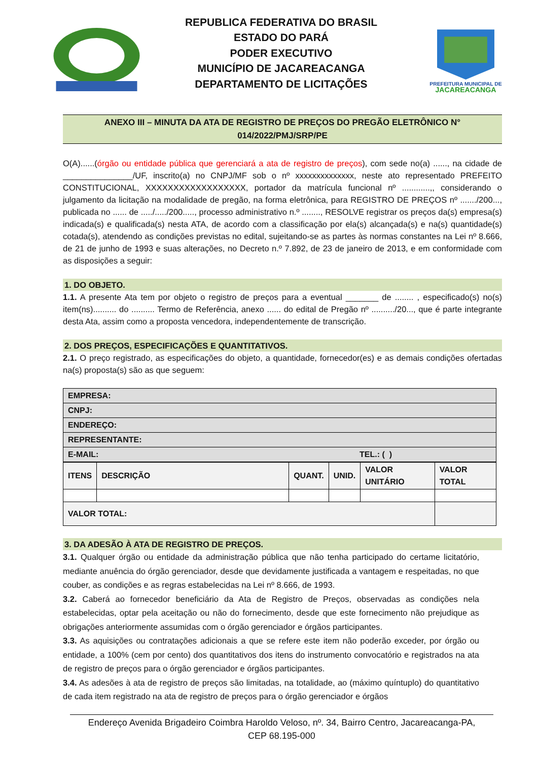REPUBLICA FEDERATIVA DO BRASIL
ESTADO DO PARÁ
PODER EXECUTIVO
MUNICÍPIO DE JACAREACANGA
DEPARTAMENTO DE LICITAÇÕES
PREFEITURA MUNICIPAL DE
JACAREACANGA
ANEXO III – MINUTA DA ATA DE REGISTRO DE PREÇOS DO PREGÃO ELETRÔNICO N°
014/2022/PMJ/SRP/PE
O(A)......(órgão ou entidade pública que gerenciará a ata de registro de preços), com sede no(a) ......, na cidade de _______________/UF, inscrito(a) no CNPJ/MF sob o nº xxxxxxxxxxxxxx, neste ato representado PREFEITO CONSTITUCIONAL, XXXXXXXXXXXXXXXXXX, portador da matrícula funcional nº ............,, considerando o julgamento da licitação na modalidade de pregão, na forma eletrônica, para REGISTRO DE PREÇOS nº ......./200..., publicada no ...... de ...../...../200....., processo administrativo n.º ........, RESOLVE registrar os preços da(s) empresa(s) indicada(s) e qualificada(s) nesta ATA, de acordo com a classificação por ela(s) alcançada(s) e na(s) quantidade(s) cotada(s), atendendo as condições previstas no edital, sujeitando-se as partes às normas constantes na Lei nº 8.666, de 21 de junho de 1993 e suas alterações, no Decreto n.º 7.892, de 23 de janeiro de 2013, e em conformidade com as disposições a seguir:
1. DO OBJETO.
1.1. A presente Ata tem por objeto o registro de preços para a eventual _______ de ........ , especificado(s) no(s) item(ns).......... do .......... Termo de Referência, anexo ...... do edital de Pregão nº ........../20..., que é parte integrante desta Ata, assim como a proposta vencedora, independentemente de transcrição.
2. DOS PREÇOS, ESPECIFICAÇÕES E QUANTITATIVOS.
2.1. O preço registrado, as especificações do objeto, a quantidade, fornecedor(es) e as demais condições ofertadas na(s) proposta(s) são as que seguem:
| EMPRESA: | |
| CNPJ: | |
| ENDEREÇO: | |
| REPRESENTANTE: | |
| E-MAIL: | TEL.: ( ) |
| ITENS | DESCRIÇÃO | QUANT. | UNID. | VALOR UNITÁRIO | VALOR TOTAL |
| --- | --- | --- | --- | --- | --- |
| VALOR TOTAL: | | | | | |
3. DA ADESÃO À ATA DE REGISTRO DE PREÇOS.
3.1. Qualquer órgão ou entidade da administração pública que não tenha participado do certame licitatório, mediante anuência do órgão gerenciador, desde que devidamente justificada a vantagem e respeitadas, no que couber, as condições e as regras estabelecidas na Lei nº 8.666, de 1993.
3.2. Caberá ao fornecedor beneficiário da Ata de Registro de Preços, observadas as condições nela estabelecidas, optar pela aceitação ou não do fornecimento, desde que este fornecimento não prejudique as obrigações anteriormente assumidas com o órgão gerenciador e órgãos participantes.
3.3. As aquisições ou contratações adicionais a que se refere este item não poderão exceder, por órgão ou entidade, a 100% (cem por cento) dos quantitativos dos itens do instrumento convocatório e registrados na ata de registro de preços para o órgão gerenciador e órgãos participantes.
3.4. As adesões à ata de registro de preços são limitadas, na totalidade, ao (máximo quíntuplo) do quantitativo de cada item registrado na ata de registro de preços para o órgão gerenciador e órgãos
Endereço Avenida Brigadeiro Coimbra Haroldo Veloso, nº. 34, Bairro Centro, Jacareacanga-PA,
CEP 68.195-000